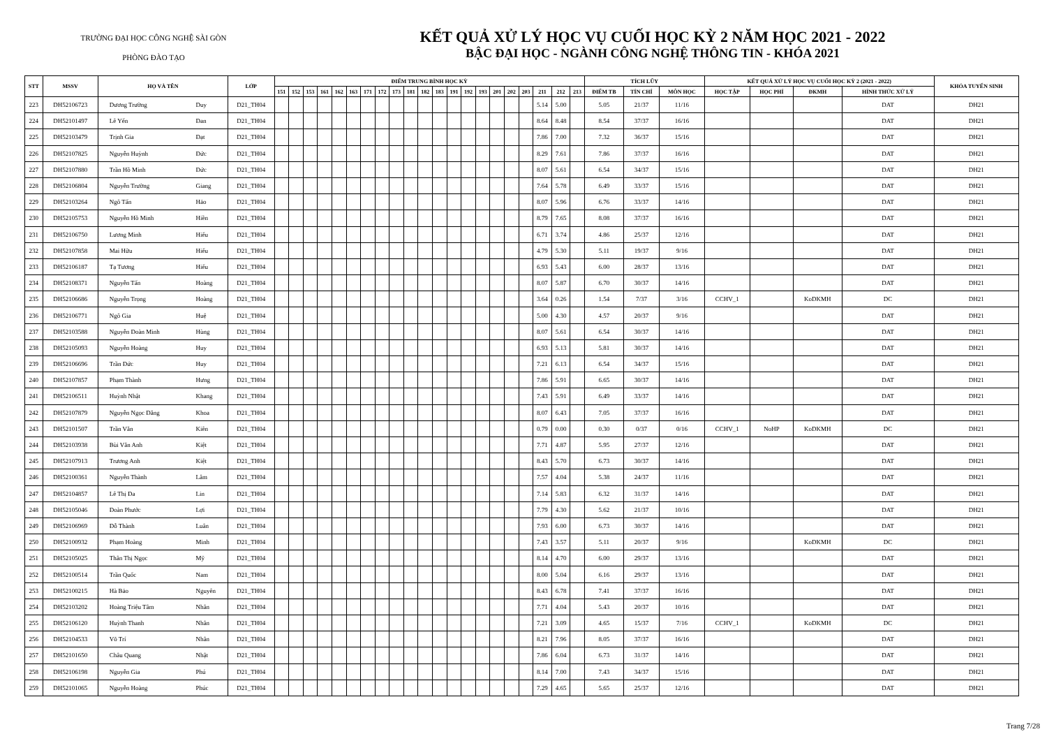TRƯỜNG ĐẠI HỌC CÔNG NGHỆ SÀI GÒN
PHÒNG ĐÀO TẠO
KẾT QUẢ XỬ LÝ HỌC VỤ CUỐI HỌC KỲ 2 NĂM HỌC 2021 - 2022
BẬC ĐẠI HỌC - NGÀNH CÔNG NGHỆ THÔNG TIN - KHÓA 2021
| STT | MSSV | HỌ VÀ TÊN | | LỚP | ĐIỂM TRUNG BÌNH HỌC KỲ | | | | | | | | | | | | | | | | | | | | | TÍCH LŨY | | | KẾT QUẢ XỬ LÝ HỌC VỤ CUỐI HỌC KỲ 2 (2021 - 2022) | | | | KHÓA TUYỂN SINH |
| --- | --- | --- | --- | --- | --- | --- | --- | --- | --- | --- | --- | --- | --- | --- | --- | --- | --- | --- | --- | --- | --- | --- | --- | --- | --- | --- | --- | --- | --- | --- | --- | --- | --- |
| | | | | | 151 | 152 | 153 | 161 | 162 | 163 | 171 | 172 | 173 | 181 | 182 | 183 | 191 | 192 | 193 | 201 | 202 | 203 | 211 | 212 | 213 | ĐIỂM TB | TÍN CHỈ | MÔN HỌC | HỌC TẬP | HỌC PHÍ | ĐKMH | HÌNH THỨC XỬ LÝ | |
| 223 | DH52106723 | Dương Trường | Duy | D21_TH04 | | | | | | | | | | | | | | | | | | | 5.14 | 5.00 | | 5.05 | 21/37 | 11/16 | | | | DAT | DH21 |
| 224 | DH52101497 | Lê Yến | Đan | D21_TH04 | | | | | | | | | | | | | | | | | | | 8.64 | 8.48 | | 8.54 | 37/37 | 16/16 | | | | DAT | DH21 |
| 225 | DH52103479 | Trịnh Gia | Đạt | D21_TH04 | | | | | | | | | | | | | | | | | | | 7.86 | 7.00 | | 7.32 | 36/37 | 15/16 | | | | DAT | DH21 |
| 226 | DH52107825 | Nguyễn Huỳnh | Đức | D21_TH04 | | | | | | | | | | | | | | | | | | | 8.29 | 7.61 | | 7.86 | 37/37 | 16/16 | | | | DAT | DH21 |
| 227 | DH52107880 | Trần Hồ Minh | Đức | D21_TH04 | | | | | | | | | | | | | | | | | | | 8.07 | 5.61 | | 6.54 | 34/37 | 15/16 | | | | DAT | DH21 |
| 228 | DH52106804 | Nguyễn Trường | Giang | D21_TH04 | | | | | | | | | | | | | | | | | | | 7.64 | 5.78 | | 6.49 | 33/37 | 15/16 | | | | DAT | DH21 |
| 229 | DH52103264 | Ngô Tấn | Hảo | D21_TH04 | | | | | | | | | | | | | | | | | | | 8.07 | 5.96 | | 6.76 | 33/37 | 14/16 | | | | DAT | DH21 |
| 230 | DH52105753 | Nguyễn Hồ Minh | Hiền | D21_TH04 | | | | | | | | | | | | | | | | | | | 8.79 | 7.65 | | 8.08 | 37/37 | 16/16 | | | | DAT | DH21 |
| 231 | DH52106750 | Lương Minh | Hiếu | D21_TH04 | | | | | | | | | | | | | | | | | | | 6.71 | 3.74 | | 4.86 | 25/37 | 12/16 | | | | DAT | DH21 |
| 232 | DH52107858 | Mai Hữu | Hiếu | D21_TH04 | | | | | | | | | | | | | | | | | | | 4.79 | 5.30 | | 5.11 | 19/37 | 9/16 | | | | DAT | DH21 |
| 233 | DH52106187 | Tạ Tương | Hiếu | D21_TH04 | | | | | | | | | | | | | | | | | | | 6.93 | 5.43 | | 6.00 | 28/37 | 13/16 | | | | DAT | DH21 |
| 234 | DH52108371 | Nguyễn Tấn | Hoàng | D21_TH04 | | | | | | | | | | | | | | | | | | | 8.07 | 5.87 | | 6.70 | 30/37 | 14/16 | | | | DAT | DH21 |
| 235 | DH52106686 | Nguyễn Trọng | Hoàng | D21_TH04 | | | | | | | | | | | | | | | | | | | 3.64 | 0.26 | | 1.54 | 7/37 | 3/16 | CCHV_1 | | KoDKMH | DC | DH21 |
| 236 | DH52106771 | Ngô Gia | Huệ | D21_TH04 | | | | | | | | | | | | | | | | | | | 5.00 | 4.30 | | 4.57 | 20/37 | 9/16 | | | | DAT | DH21 |
| 237 | DH52103588 | Nguyễn Đoàn Minh | Hùng | D21_TH04 | | | | | | | | | | | | | | | | | | | 8.07 | 5.61 | | 6.54 | 30/37 | 14/16 | | | | DAT | DH21 |
| 238 | DH52105093 | Nguyễn Hoàng | Huy | D21_TH04 | | | | | | | | | | | | | | | | | | | 6.93 | 5.13 | | 5.81 | 30/37 | 14/16 | | | | DAT | DH21 |
| 239 | DH52106696 | Trần Đức | Huy | D21_TH04 | | | | | | | | | | | | | | | | | | | 7.21 | 6.13 | | 6.54 | 34/37 | 15/16 | | | | DAT | DH21 |
| 240 | DH52107857 | Phạm Thành | Hưng | D21_TH04 | | | | | | | | | | | | | | | | | | | 7.86 | 5.91 | | 6.65 | 30/37 | 14/16 | | | | DAT | DH21 |
| 241 | DH52106511 | Huỳnh Nhật | Khang | D21_TH04 | | | | | | | | | | | | | | | | | | | 7.43 | 5.91 | | 6.49 | 33/37 | 14/16 | | | | DAT | DH21 |
| 242 | DH52107879 | Nguyễn Ngọc Đăng | Khoa | D21_TH04 | | | | | | | | | | | | | | | | | | | 8.07 | 6.43 | | 7.05 | 37/37 | 16/16 | | | | DAT | DH21 |
| 243 | DH52101507 | Trần Văn | Kiên | D21_TH04 | | | | | | | | | | | | | | | | | | | 0.79 | 0.00 | | 0.30 | 0/37 | 0/16 | CCHV_1 | NoHP | KoDKMH | DC | DH21 |
| 244 | DH52103938 | Bùi Văn Anh | Kiệt | D21_TH04 | | | | | | | | | | | | | | | | | | | 7.71 | 4.87 | | 5.95 | 27/37 | 12/16 | | | | DAT | DH21 |
| 245 | DH52107913 | Trương Anh | Kiệt | D21_TH04 | | | | | | | | | | | | | | | | | | | 8.43 | 5.70 | | 6.73 | 30/37 | 14/16 | | | | DAT | DH21 |
| 246 | DH52100361 | Nguyễn Thành | Lâm | D21_TH04 | | | | | | | | | | | | | | | | | | | 7.57 | 4.04 | | 5.38 | 24/37 | 11/16 | | | | DAT | DH21 |
| 247 | DH52104857 | Lê Thị Đa | Lin | D21_TH04 | | | | | | | | | | | | | | | | | | | 7.14 | 5.83 | | 6.32 | 31/37 | 14/16 | | | | DAT | DH21 |
| 248 | DH52105046 | Đoàn Phước | Lợi | D21_TH04 | | | | | | | | | | | | | | | | | | | 7.79 | 4.30 | | 5.62 | 21/37 | 10/16 | | | | DAT | DH21 |
| 249 | DH52106969 | Đỗ Thành | Luân | D21_TH04 | | | | | | | | | | | | | | | | | | | 7.93 | 6.00 | | 6.73 | 30/37 | 14/16 | | | | DAT | DH21 |
| 250 | DH52100932 | Phạm Hoàng | Minh | D21_TH04 | | | | | | | | | | | | | | | | | | | 7.43 | 3.57 | | 5.11 | 20/37 | 9/16 | | | KoDKMH | DC | DH21 |
| 251 | DH52105025 | Thân Thị Ngọc | Mỹ | D21_TH04 | | | | | | | | | | | | | | | | | | | 8.14 | 4.70 | | 6.00 | 29/37 | 13/16 | | | | DAT | DH21 |
| 252 | DH52100514 | Trần Quốc | Nam | D21_TH04 | | | | | | | | | | | | | | | | | | | 8.00 | 5.04 | | 6.16 | 29/37 | 13/16 | | | | DAT | DH21 |
| 253 | DH52100215 | Hà Bảo | Nguyên | D21_TH04 | | | | | | | | | | | | | | | | | | | 8.43 | 6.78 | | 7.41 | 37/37 | 16/16 | | | | DAT | DH21 |
| 254 | DH52103202 | Hoàng Triệu Tâm | Nhân | D21_TH04 | | | | | | | | | | | | | | | | | | | 7.71 | 4.04 | | 5.43 | 20/37 | 10/16 | | | | DAT | DH21 |
| 255 | DH52106120 | Huỳnh Thanh | Nhân | D21_TH04 | | | | | | | | | | | | | | | | | | | 7.21 | 3.09 | | 4.65 | 15/37 | 7/16 | CCHV_1 | | KoDKMH | DC | DH21 |
| 256 | DH52104533 | Võ Trí | Nhân | D21_TH04 | | | | | | | | | | | | | | | | | | | 8.21 | 7.96 | | 8.05 | 37/37 | 16/16 | | | | DAT | DH21 |
| 257 | DH52101650 | Châu Quang | Nhật | D21_TH04 | | | | | | | | | | | | | | | | | | | 7.86 | 6.04 | | 6.73 | 31/37 | 14/16 | | | | DAT | DH21 |
| 258 | DH52106198 | Nguyễn Gia | Phú | D21_TH04 | | | | | | | | | | | | | | | | | | | 8.14 | 7.00 | | 7.43 | 34/37 | 15/16 | | | | DAT | DH21 |
| 259 | DH52101065 | Nguyễn Hoàng | Phúc | D21_TH04 | | | | | | | | | | | | | | | | | | | 7.29 | 4.65 | | 5.65 | 25/37 | 12/16 | | | | DAT | DH21 |
Trang 7/28